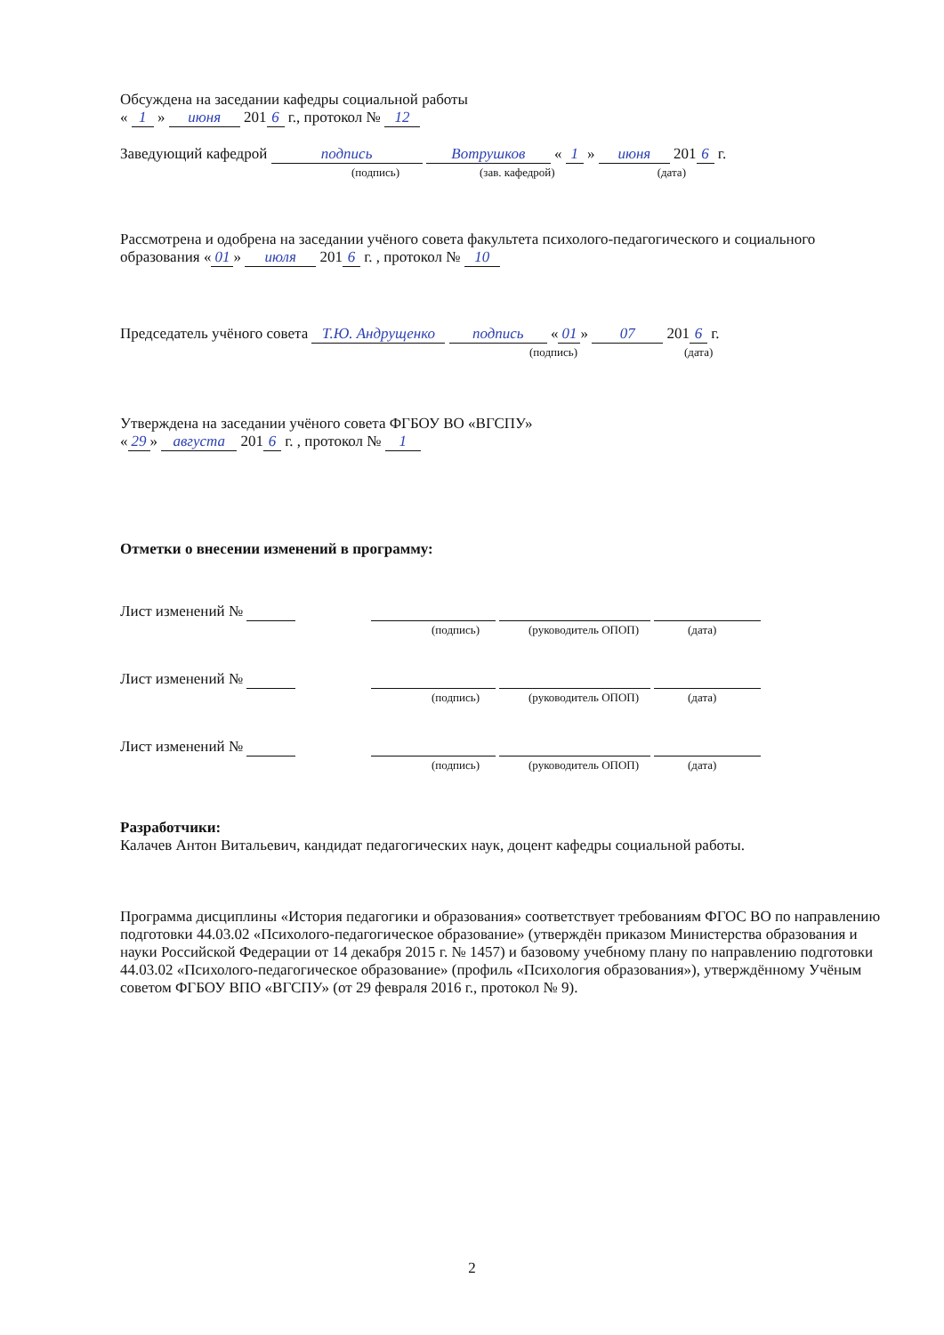Обсуждена на заседании кафедры социальной работы
« 1 » июня 201 6 г., протокол № 12
Заведующий кафедрой подпись Вотрушков « 1 » июня 201 6 г.
(подпись) (зав. кафедрой) (дата)
Рассмотрена и одобрена на заседании учёного совета факультета психолого-педагогического и социального образования « 01 » июля 201 6 г. , протокол № 10
Председатель учёного совета Т.Ю. Андрущенко подпись « 01 » 07 201 6 г.
(подпись) (дата)
Утверждена на заседании учёного совета ФГБОУ ВО «ВГСПУ»
« 29 » августа 201 6 г. , протокол № 1
Отметки о внесении изменений в программу:
Лист изменений №
(подпись) (руководитель ОПОП) (дата)
Лист изменений №
(подпись) (руководитель ОПОП) (дата)
Лист изменений №
(подпись) (руководитель ОПОП) (дата)
Разработчики:
Калачев Антон Витальевич, кандидат педагогических наук, доцент кафедры социальной работы.
Программа дисциплины «История педагогики и образования» соответствует требованиям ФГОС ВО по направлению подготовки 44.03.02 «Психолого-педагогическое образование» (утверждён приказом Министерства образования и науки Российской Федерации от 14 декабря 2015 г. № 1457) и базовому учебному плану по направлению подготовки 44.03.02 «Психолого-педагогическое образование» (профиль «Психология образования»), утверждённому Учёным советом ФГБОУ ВПО «ВГСПУ» (от 29 февраля 2016 г., протокол № 9).
2